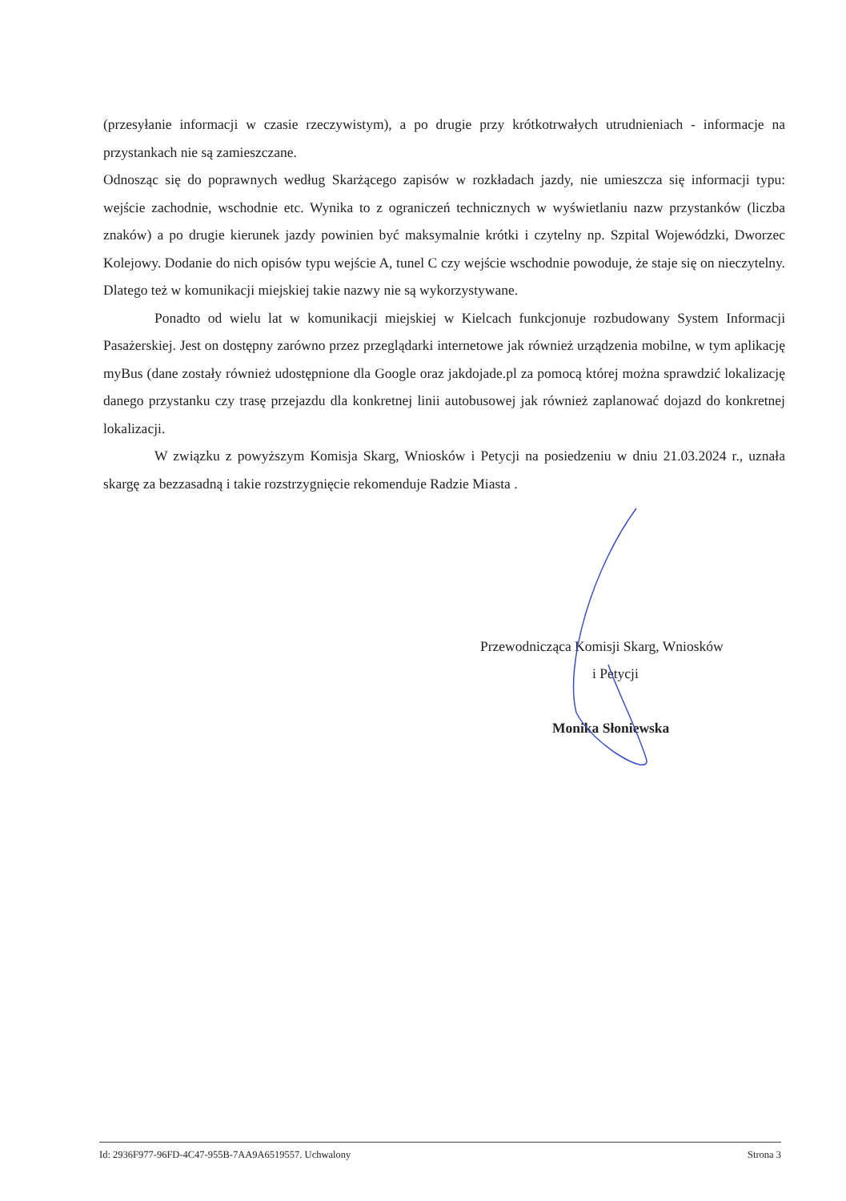(przesyłanie informacji w czasie rzeczywistym), a po drugie przy krótkotrwałych utrudnieniach - informacje na przystankach nie są zamieszczane.
Odnosząc się do poprawnych według Skarżącego zapisów w rozkładach jazdy, nie umieszcza się informacji typu: wejście zachodnie, wschodnie etc. Wynika to z ograniczeń technicznych w wyświetlaniu nazw przystanków (liczba znaków) a po drugie kierunek jazdy powinien być maksymalnie krótki i czytelny np. Szpital Wojewódzki, Dworzec Kolejowy. Dodanie do nich opisów typu wejście A, tunel C czy wejście wschodnie powoduje, że staje się on nieczytelny. Dlatego też w komunikacji miejskiej takie nazwy nie są wykorzystywane.
Ponadto od wielu lat w komunikacji miejskiej w Kielcach funkcjonuje rozbudowany System Informacji Pasażerskiej. Jest on dostępny zarówno przez przeglądarki internetowe jak również urządzenia mobilne, w tym aplikację myBus (dane zostały również udostępnione dla Google oraz jakdojade.pl za pomocą której można sprawdzić lokalizację danego przystanku czy trasę przejazdu dla konkretnej linii autobusowej jak również zaplanować dojazd do konkretnej lokalizacji.
W związku z powyższym Komisja Skarg, Wniosków i Petycji na posiedzeniu w dniu 21.03.2024 r., uznała skargę za bezzasadną i takie rozstrzygnięcie rekomenduje Radzie Miasta .
Przewodnicząca Komisji Skarg, Wniosków
i Petycji
Monika Słoniewska
Id: 2936F977-96FD-4C47-955B-7AA9A6519557. Uchwalony Strona 3